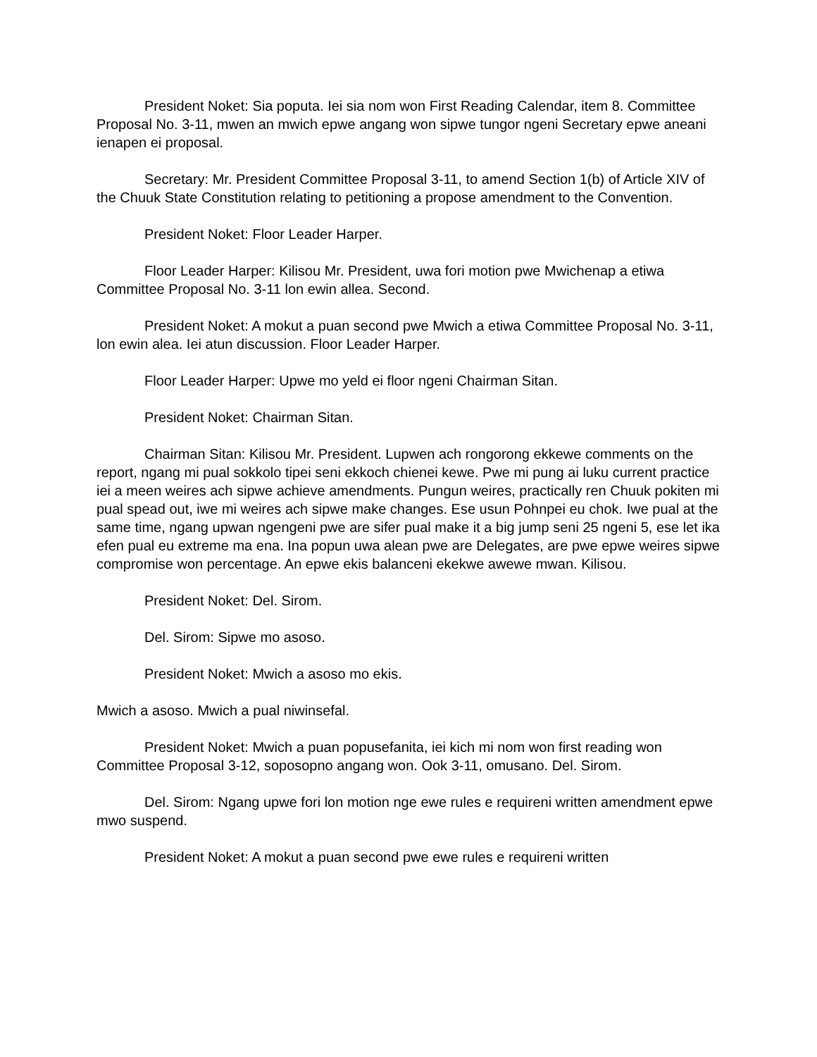President Noket: Sia poputa. Iei sia nom won First Reading Calendar, item 8. Committee Proposal No. 3-11, mwen an mwich epwe angang won sipwe tungor ngeni Secretary epwe aneani ienapen ei proposal.
Secretary: Mr. President Committee Proposal 3-11, to amend Section 1(b) of Article XIV of the Chuuk State Constitution relating to petitioning a propose amendment to the Convention.
President Noket: Floor Leader Harper.
Floor Leader Harper: Kilisou Mr. President, uwa fori motion pwe Mwichenap a etiwa Committee Proposal No. 3-11 lon ewin allea. Second.
President Noket: A mokut a puan second pwe Mwich a etiwa Committee Proposal No. 3-11, lon ewin alea. Iei atun discussion. Floor Leader Harper.
Floor Leader Harper: Upwe mo yeld ei floor ngeni Chairman Sitan.
President Noket: Chairman Sitan.
Chairman Sitan: Kilisou Mr. President. Lupwen ach rongorong ekkewe comments on the report, ngang mi pual sokkolo tipei seni ekkoch chienei kewe. Pwe mi pung ai luku current practice iei a meen weires ach sipwe achieve amendments. Pungun weires, practically ren Chuuk pokiten mi pual spead out, iwe mi weires ach sipwe make changes. Ese usun Pohnpei eu chok. Iwe pual at the same time, ngang upwan ngengeni pwe are sifer pual make it a big jump seni 25 ngeni 5, ese let ika efen pual eu extreme ma ena. Ina popun uwa alean pwe are Delegates, are pwe epwe weires sipwe compromise won percentage. An epwe ekis balanceni ekekwe awewe mwan. Kilisou.
President Noket: Del. Sirom.
Del. Sirom: Sipwe mo asoso.
President Noket: Mwich a asoso mo ekis.
Mwich a asoso. Mwich a pual niwinsefal.
President Noket: Mwich a puan popusefanita, iei kich mi nom won first reading won Committee Proposal 3-12, soposopno angang won. Ook 3-11, omusano. Del. Sirom.
Del. Sirom: Ngang upwe fori lon motion nge ewe rules e requireni written amendment epwe mwo suspend.
President Noket: A mokut a puan second pwe ewe rules e requireni written